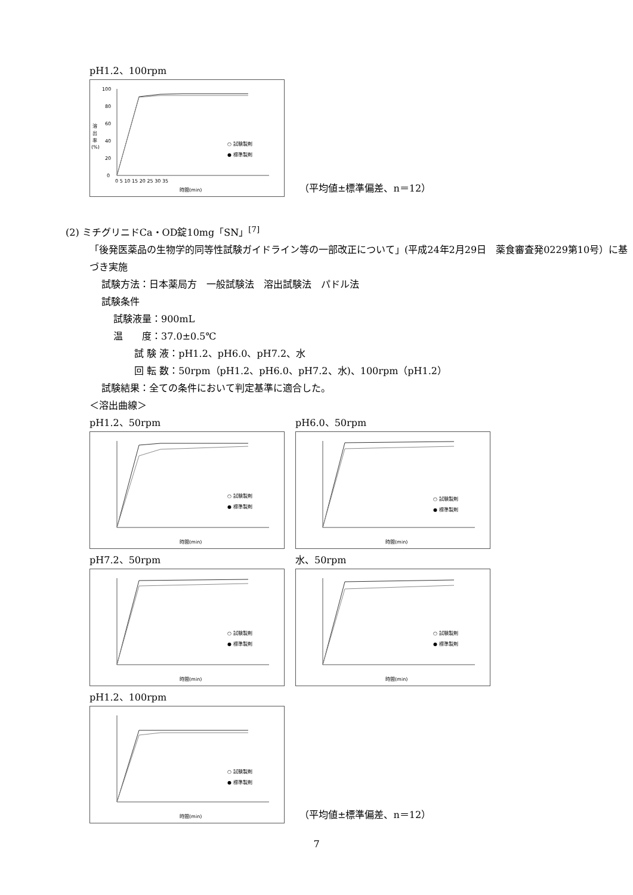pH1.2、100rpm
100
80
60
40
20
0
溶
出
率
(%)
0 5 10 15 20 25 30 35
時間(min)
○ 試験製剤
● 標準製剤
（平均値±標準偏差、n＝12）
(2) ミチグリニドCa・OD錠10mg「SN」<sup>[7]</sup>
「後発医薬品の生物学的同等性試験ガイドライン等の一部改正について」(平成24年2月29日　薬食審査発0229第10号）に基づき実施
試験方法：日本薬局方　一般試験法　溶出試験法　パドル法
試験条件
試験液量：900mL
温　　度：37.0±0.5℃
試 験 液：pH1.2、pH6.0、pH7.2、水
回 転 数：50rpm（pH1.2、pH6.0、pH7.2、水)、100rpm（pH1.2）
試験結果：全ての条件において判定基準に適合した。
＜溶出曲線＞
pH1.2、50rpm
○ 試験製剤
● 標準製剤
時間(min)
pH6.0、50rpm
○ 試験製剤
● 標準製剤
時間(min)
pH7.2、50rpm
○ 試験製剤
● 標準製剤
時間(min)
水、50rpm
○ 試験製剤
● 標準製剤
時間(min)
pH1.2、100rpm
○ 試験製剤
● 標準製剤
時間(min)
（平均値±標準偏差、n＝12）
7